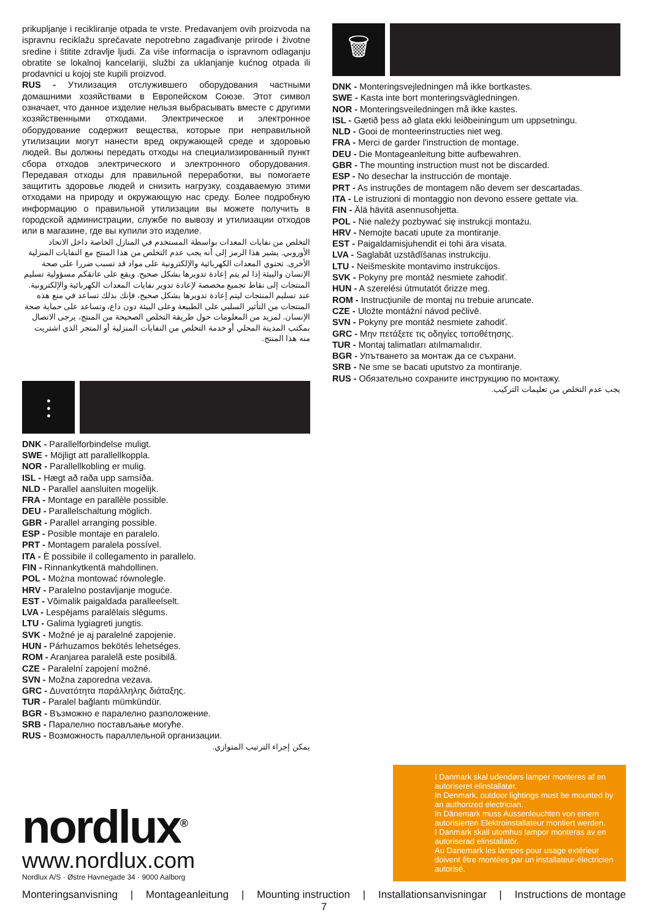prikupljanje i recikliranje otpada te vrste. Predavanjem ovih proizvoda na ispravnu reciklažu sprečavate nepotrebno zagađivanje prirode i životne sredine i štitite zdravlje ljudi. Za više informacija o ispravnom odlaganju obratite se lokalnoj kancelariji, službi za uklanjanje kućnog otpada ili prodavnici u kojoj ste kupili proizvod.
RUS - Утилизация отслужившего оборудования частными домашними хозяйствами в Европейском Союзе. Этот символ означает, что данное изделие нельзя выбрасывать вместе с другими хозяйственными отходами. Электрическое и электронное оборудование содержит вещества, которые при неправильной утилизации могут нанести вред окружающей среде и здоровью людей. Вы должны передать отходы на специализированный пункт сбора отходов электрического и электронного оборудования. Передавая отходы для правильной переработки, вы помогаете защитить здоровье людей и снизить нагрузку, создаваемую этими отходами на природу и окружающую нас среду. Более подробную информацию о правильной утилизации вы можете получить в городской администрации, службе по вывозу и утилизации отходов или в магазине, где вы купили это изделие.
التخلص من نفايات المعدات بواسطة المستخدم في المنازل الخاصة داخل الاتحاد الأوروبي. يشير هذا الرمز إلى أنه يجب عدم التخلص من هذا المنتج مع النفايات المنزلية الأخرى. تحتوي المعدات الكهربائية والإلكترونية على مواد قد تسبب ضررا على صحة الإنسان والبيئة إذا لم يتم إعادة تدويرها بشكل صحيح. ويقع على عاتقكم مسؤولية تسليم المنتجات إلى نقاط تجميع مخصصة لإعادة تدوير نفايات المعدات الكهربائية والإلكترونية. عند تسليم المنتجات ليتم إعادة تدويرها بشكل صحيح، فإنك بذلك تساعد في منع هذه المنتجات من التأثير السلبي على الطبيعة وعلى البيئة دون داع، وتساعد على حماية صحة الإنسان. لمزيد من المعلومات حول طريقة التخلص الصحيحة من المنتج، يرجى الاتصال بمكتب المدينة المحلي أو خدمة التخلص من النفايات المنزلية أو المتجر الذي اشتريت منه هذا المنتج.
⫶
DNK - Parallelforbindelse muligt.
SWE - Möjligt att parallellkoppla.
NOR - Parallellkobling er mulig.
ISL - Hægt að raða upp samsíða.
NLD - Parallel aansluiten mogelijk.
FRA - Montage en parallèle possible.
DEU - Parallelschaltung möglich.
GBR - Parallel arranging possible.
ESP - Posible montaje en paralelo.
PRT - Montagem paralela possível.
ITA - È possibile il collegamento in parallelo.
FIN - Rinnankytkentä mahdollinen.
POL - Można montować równolegle.
HRV - Paralelno postavljanje moguće.
EST - Võimalik paigaldada paralleelselt.
LVA - Lespējams paralēlais slēgums.
LTU - Galima lygiagreti jungtis.
SVK - Možné je aj paralelné zapojenie.
HUN - Párhuzamos bekötés lehetséges.
ROM - Aranjarea paralelă este posibilă.
CZE - Paralelní zapojení možné.
SVN - Možna zaporedna vezava.
GRC - Δυνατότητα παράλληλης διάταξης.
TUR - Paralel bağlantı mümkündür.
BGR - Възможно е паралелно разположение.
SRB - Паралелно постављање могуће.
RUS - Возможность параллельной организации.
يمكن إجراء الترتيب المتوازي.
🗑
DNK - Monteringsvejledningen må ikke bortkastes.
SWE - Kasta inte bort monteringsvägledningen.
NOR - Monteringsveiledningen må ikke kastes.
ISL - Gætið þess að glata ekki leiðbeiningum um uppsetningu.
NLD - Gooi de monteerinstructies niet weg.
FRA - Merci de garder l'instruction de montage.
DEU - Die Montageanleitung bitte aufbewahren.
GBR - The mounting instruction must not be discarded.
ESP - No desechar la instrucción de montaje.
PRT - As instruções de montagem não devem ser descartadas.
ITA - Le istruzioni di montaggio non devono essere gettate via.
FIN - Älä hävitä asennusohjetta.
POL - Nie należy pozbywać się instrukcji montażu.
HRV - Nemojte bacati upute za montiranje.
EST - Paigaldamisjuhendit ei tohi ära visata.
LVA - Saglabāt uzstādīšanas instrukciju.
LTU - Neišmeskite montavimo instrukcijos.
SVK - Pokyny pre montáž nesmiete zahodiť.
HUN - A szerelési útmutatót őrizze meg.
ROM - Instrucţiunile de montaj nu trebuie aruncate.
CZE - Uložte montážní návod pečlivě.
SVN - Pokyny pre montáž nesmiete zahodiť.
GRC - Μην πετάξετε τις οδηγίες τοποθέτησης.
TUR - Montaj talimatları atılmamalıdır.
BGR - Упътването за монтаж да се съхрани.
SRB - Ne sme se bacati uputstvo za montiranje.
RUS - Обязательно сохраните инструкцию по монтажу.
يجب عدم التخلص من تعليمات التركيب.
nordlux<sup>®</sup>
www.nordlux.com
Nordlux A/S · Østre Havnegade 34 · 9000 Aalborg
I Danmark skal udendørs lamper monteres af en autoriseret elinstallatør.
In Denmark, outdoor lightings must be mounted by an authorized electrician.
In Dänemark muss Aussenleuchten von einem autorisierten Elektroinstallateur montiert werden.
I Danmark skall utomhus lampor monteras av en autoriserad elinstallatör.
Au Danemark les lampes pour usage extérieur doivent être montées par un installateur-électricien autorisé.
Monteringsanvisning | Montageanleitung | Mounting instruction | Installationsanvisningar | Instructions de montage
7